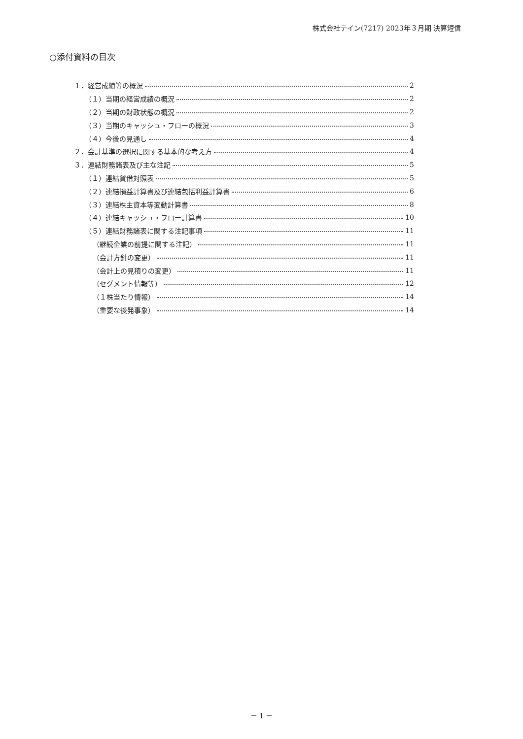株式会社テイン(7217) 2023年３月期 決算短信
○添付資料の目次
１．経営成績等の概況 2
（１）当期の経営成績の概況 2
（２）当期の財政状態の概況 2
（３）当期のキャッシュ・フローの概況 3
（４）今後の見通し 4
２．会計基準の選択に関する基本的な考え方 4
３．連結財務諸表及び主な注記 5
（１）連結貸借対照表 5
（２）連結損益計算書及び連結包括利益計算書 6
（３）連結株主資本等変動計算書 8
（４）連結キャッシュ・フロー計算書 10
（５）連結財務諸表に関する注記事項 11
（継続企業の前提に関する注記） 11
（会計方針の変更） 11
（会計上の見積りの変更） 11
（セグメント情報等） 12
（１株当たり情報） 14
（重要な後発事象） 14
－ 1 －